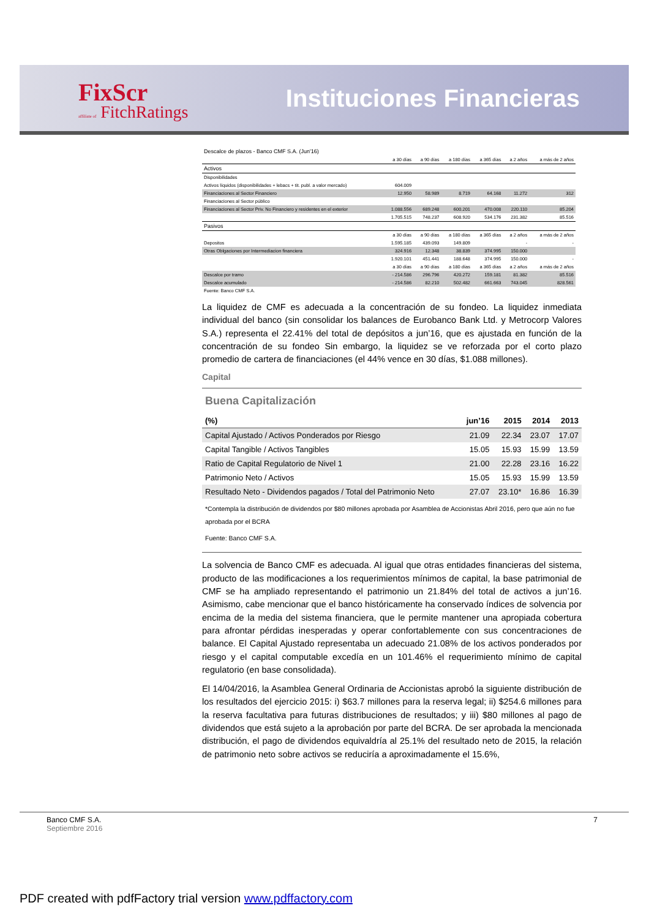FixScr
affiliate of FitchRatings
Instituciones Financieras
| Descalce de plazos - Banco CMF S.A. (Jun'16) | | | | | | |
| | a 30 días | a 90 días | a 180 días | a 365 días | a 2 años | a más de 2 años |
| Activos | | | | | | |
| Disponibilidades | | | | | | |
| Activos líquidos (disponibilidades + lebacs + tit. publ. a valor mercado) | 604.009 | | | | | |
| Financiaciones al Sector Financiero | 12.950 | 58.989 | 8.719 | 64.168 | 11.272 | 312 |
| Financiaciones al Sector público | | | | | | |
| Financiaciones al Sector Priv. No Financiero y residentes en el exterior | 1.088.556 | 689.248 | 600.201 | 470.008 | 220.110 | 85.204 |
| | 1.705.515 | 748.237 | 608.920 | 534.176 | 231.382 | 85.516 |
| Pasivos | | | | | | |
| | a 30 días | a 90 días | a 180 días | a 365 días | a 2 años | a más de 2 años |
| Depositos | 1.595.185 | 439.093 | 149.809 | | - | - |
| Otras Oblgaciones por Intermediacion financiera | 324.916 | 12.348 | 38.839 | 374.995 | 150.000 | |
| | 1.920.101 | 451.441 | 188.648 | 374.995 | 150.000 | - |
| | a 30 días | a 90 días | a 180 días | a 365 días | a 2 años | a más de 2 años |
| Descalce por tramo | - 214.586 | 296.796 | 420.272 | 159.181 | 81.382 | 85.516 |
| Descalce acumulado | - 214.586 | 82.210 | 502.482 | 661.663 | 743.045 | 828.561 |
| Fuente: Banco CMF S.A. | | | | | | |
La liquidez de CMF es adecuada a la concentración de su fondeo. La liquidez inmediata individual del banco (sin consolidar los balances de Eurobanco Bank Ltd. y Metrocorp Valores S.A.) representa el 22.41% del total de depósitos a jun’16, que es ajustada en función de la concentración de su fondeo Sin embargo, la liquidez se ve reforzada por el corto plazo promedio de cartera de financiaciones (el 44% vence en 30 días, $1.088 millones).
Capital
Buena Capitalización
| (%) | jun’16 | 2015 | 2014 | 2013 |
| --- | --- | --- | --- | --- |
| Capital Ajustado / Activos Ponderados por Riesgo | 21.09 | 22.34 | 23.07 | 17.07 |
| Capital Tangible / Activos Tangibles | 15.05 | 15.93 | 15.99 | 13.59 |
| Ratio de Capital Regulatorio de Nivel 1 | 21.00 | 22.28 | 23.16 | 16.22 |
| Patrimonio Neto / Activos | 15.05 | 15.93 | 15.99 | 13.59 |
| Resultado Neto - Dividendos pagados / Total del Patrimonio Neto | 27.07 | 23.10* | 16.86 | 16.39 |
*Contempla la distribución de dividendos por $80 millones aprobada por Asamblea de Accionistas Abril 2016, pero que aún no fue aprobada por el BCRA
Fuente: Banco CMF S.A.
La solvencia de Banco CMF es adecuada. Al igual que otras entidades financieras del sistema, producto de las modificaciones a los requerimientos mínimos de capital, la base patrimonial de CMF se ha ampliado representando el patrimonio un 21.84% del total de activos a jun’16. Asimismo, cabe mencionar que el banco históricamente ha conservado índices de solvencia por encima de la media del sistema financiera, que le permite mantener una apropiada cobertura para afrontar pérdidas inesperadas y operar confortablemente con sus concentraciones de balance. El Capital Ajustado representaba un adecuado 21.08% de los activos ponderados por riesgo y el capital computable excedía en un 101.46% el requerimiento mínimo de capital regulatorio (en base consolidada).
El 14/04/2016, la Asamblea General Ordinaria de Accionistas aprobó la siguiente distribución de los resultados del ejercicio 2015: i) $63.7 millones para la reserva legal; ii) $254.6 millones para la reserva facultativa para futuras distribuciones de resultados; y iii) $80 millones al pago de dividendos que está sujeto a la aprobación por parte del BCRA. De ser aprobada la mencionada distribución, el pago de dividendos equivaldría al 25.1% del resultado neto de 2015, la relación de patrimonio neto sobre activos se reduciría a aproximadamente el 15.6%,
Banco CMF S.A. 7
Septiembre 2016
PDF created with pdfFactory trial version www.pdffactory.com